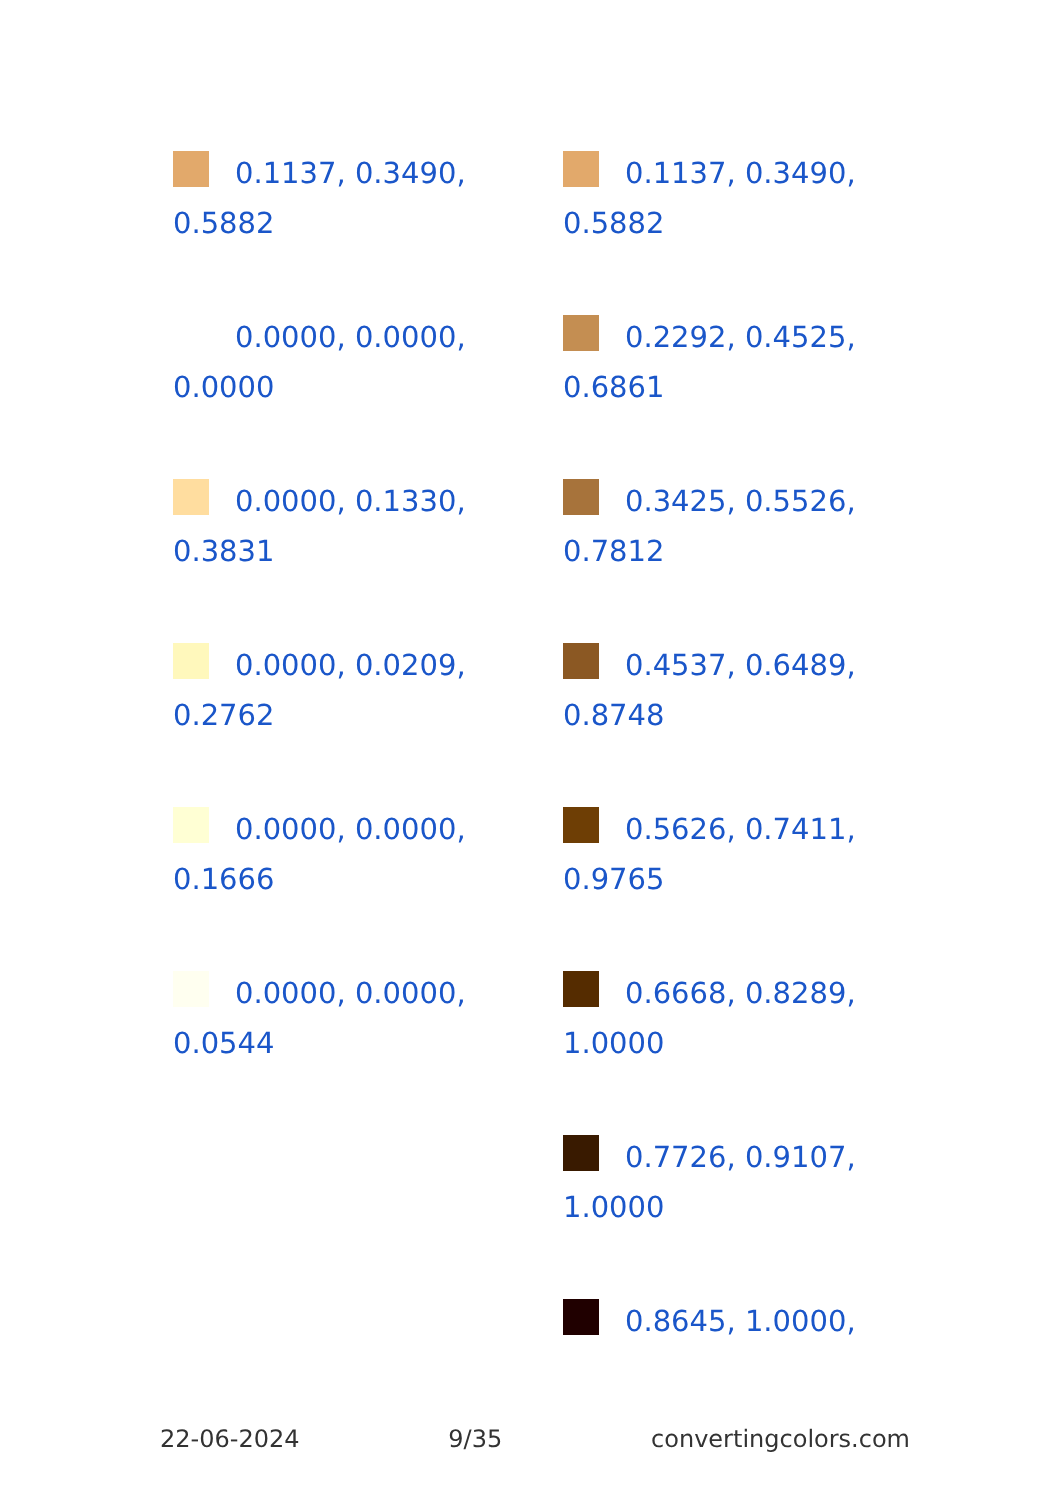0.1137, 0.3490, 0.5882
0.0000, 0.0000, 0.0000
0.0000, 0.1330, 0.3831
0.0000, 0.0209, 0.2762
0.0000, 0.0000, 0.1666
0.0000, 0.0000, 0.0544
0.1137, 0.3490, 0.5882
0.2292, 0.4525, 0.6861
0.3425, 0.5526, 0.7812
0.4537, 0.6489, 0.8748
0.5626, 0.7411, 0.9765
0.6668, 0.8289, 1.0000
0.7726, 0.9107, 1.0000
0.8645, 1.0000,
22-06-2024 9/35 convertingcolors.com